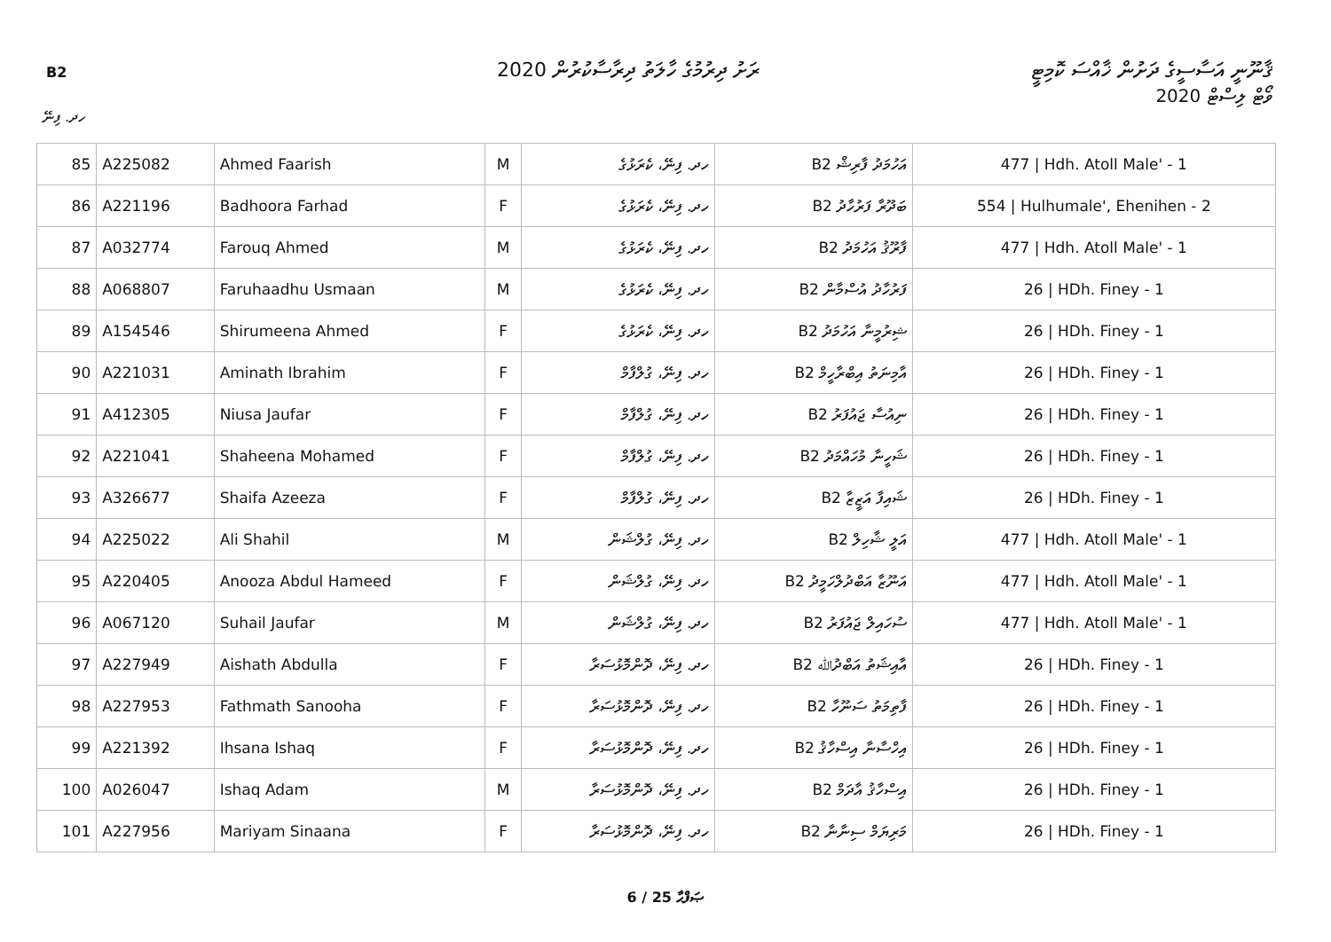B2
ރަށު ދިރުމުގެ ހާލަތު ދިރާސާކުރުން 2020
ޤާނޫނީ އަސާސީގެ ދަށުން ޚާއްސަ ކޮމިޓީ
ވޯޓް ލިސްޓް 2020
ހދ. ފިނޭ
| 85 | A225082 | Ahmed Faarish | M | ހދ. ފިނޭ، ކެރަޅުގެ | އަހުމަދު ފާރިޝް B2 | 477 / Hdh. Atoll Male' - 1 |
| 86 | A221196 | Badhoora Farhad | F | ހދ. ފިނޭ، ކެރަޅުގެ | ބަދޫރާ ފަރުހާދު B2 | 554 / Hulhumale', Ehenihen - 2 |
| 87 | A032774 | Farouq Ahmed | M | ހދ. ފިނޭ، ކެރަޅުގެ | ފާރޫޤު އަހުމަދު B2 | 477 / Hdh. Atoll Male' - 1 |
| 88 | A068807 | Faruhaadhu Usmaan | M | ހދ. ފިނޭ، ކެރަޅުގެ | ފަރުހާދު އުސްމާން B2 | 26 / HDh. Finey - 1 |
| 89 | A154546 | Shirumeena Ahmed | F | ހދ. ފިނޭ، ކެރަޅުގެ | ޝިރުމީނާ އަހުމަދު B2 | 26 / HDh. Finey - 1 |
| 90 | A221031 | Aminath Ibrahim | F | ހދ. ފިނޭ، ގުލްފާމް | އާމިނަތު އިބްރާހީމް B2 | 26 / HDh. Finey - 1 |
| 91 | A412305 | Niusa Jaufar | F | ހދ. ފިނޭ، ގުލްފާމް | ނިއުސާ ޖައުފަރު B2 | 26 / HDh. Finey - 1 |
| 92 | A221041 | Shaheena Mohamed | F | ހދ. ފިނޭ، ގުލްފާމް | ޝަހީނާ މުހައްމަދު B2 | 26 / HDh. Finey - 1 |
| 93 | A326677 | Shaifa Azeeza | F | ހދ. ފިނޭ، ގުލްފާމް | ޝައިފާ އަޒީޒާ B2 | 26 / HDh. Finey - 1 |
| 94 | A225022 | Ali Shahil | M | ހދ. ފިނޭ، ގުލްޝަން | އަލީ ޝާހިލް B2 | 477 / Hdh. Atoll Male' - 1 |
| 95 | A220405 | Anooza Abdul Hameed | F | ހދ. ފިނޭ، ގުލްޝަން | އަނޫޒާ އަބްދުލްހަމީދު B2 | 477 / Hdh. Atoll Male' - 1 |
| 96 | A067120 | Suhail Jaufar | M | ހދ. ފިނޭ، ގުލްޝަން | ސުހައިލް ޖައުފަރު B2 | 477 / Hdh. Atoll Male' - 1 |
| 97 | A227949 | Aishath Abdulla | F | ހދ. ފިނޭ، ދޮންމޮޅުސަރާ | އާއިޝަތު އަބްދުﷲ B2 | 26 / HDh. Finey - 1 |
| 98 | A227953 | Fathmath Sanooha | F | ހދ. ފިނޭ، ދޮންމޮޅުސަރާ | ފާތިމަތު ސަނޫހާ B2 | 26 / HDh. Finey - 1 |
| 99 | A221392 | Ihsana Ishaq | F | ހދ. ފިނޭ، ދޮންމޮޅުސަރާ | އިހްސާނާ އިސްހާޤު B2 | 26 / HDh. Finey - 1 |
| 100 | A026047 | Ishaq Adam | M | ހދ. ފިނޭ، ދޮންމޮޅުސަރާ | އިސްހާޤު އާދަމް B2 | 26 / HDh. Finey - 1 |
| 101 | A227956 | Mariyam Sinaana | F | ހދ. ފިނޭ، ދޮންމޮޅުސަރާ | މަރިޔަމް ސިނާނާ B2 | 26 / HDh. Finey - 1 |
6 / 25 ޞަފްޙާ